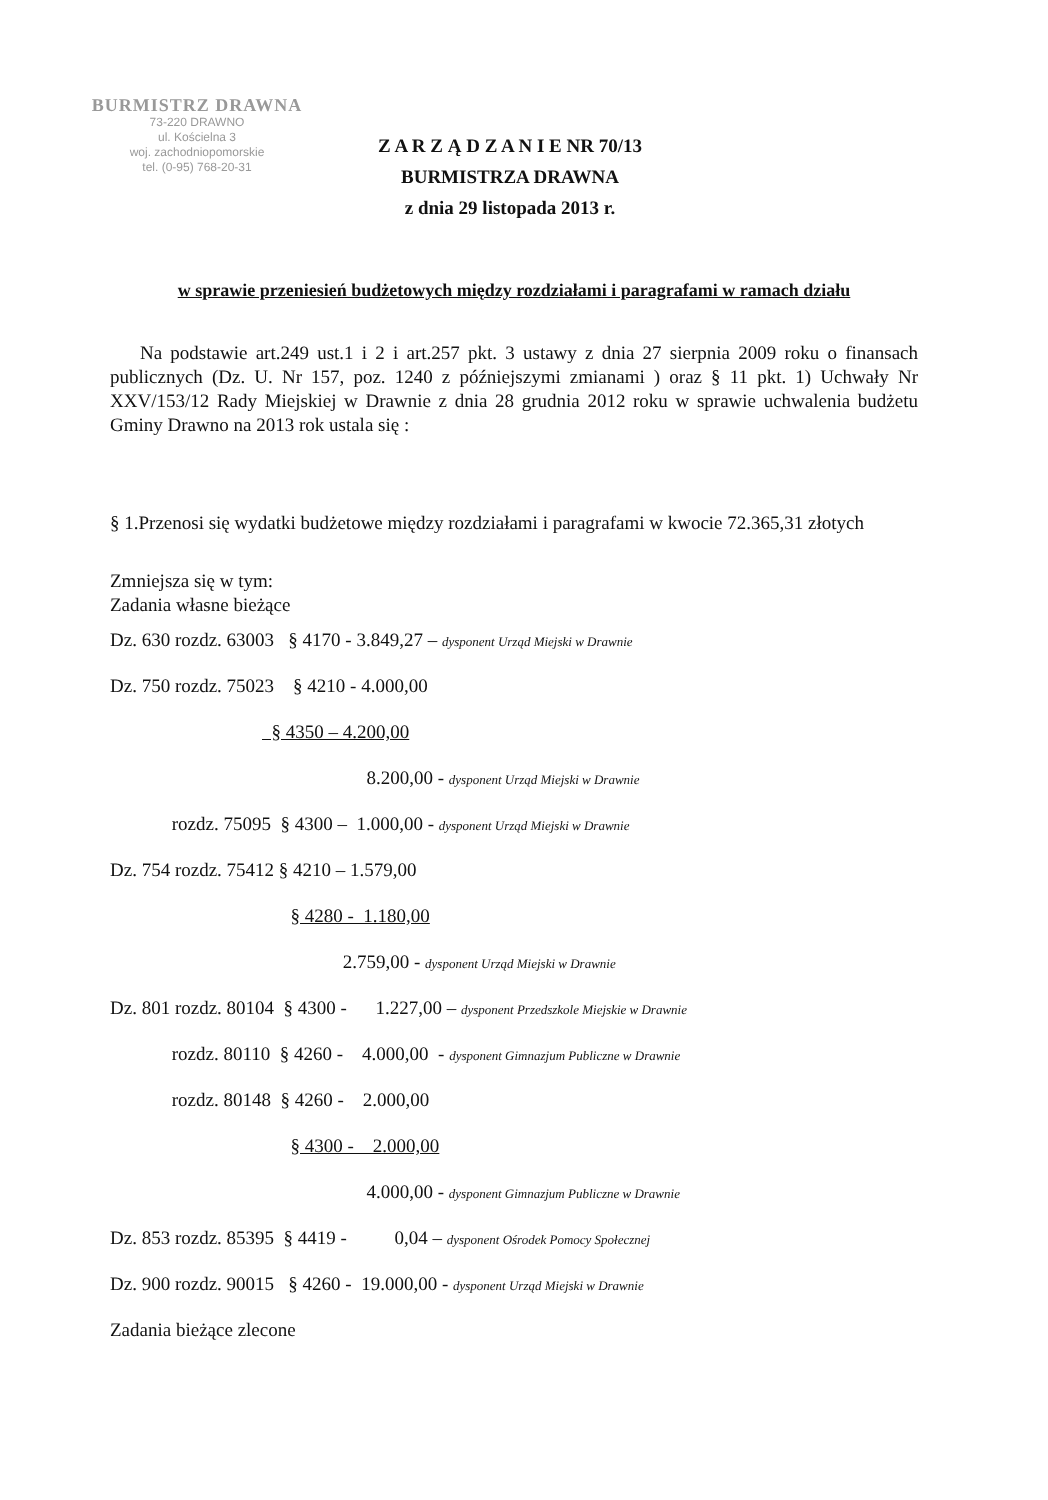BURMISTRZ DRAWNA
73-220 DRAWNO
ul. Kościelna 3
woj. zachodniopomorskie
tel. (0-95) 768-20-31
Z A R Z Ą D Z A N I E NR 70/13
BURMISTRZA DRAWNA
z dnia 29 listopada 2013 r.
w sprawie przeniesień budżetowych między rozdziałami i paragrafami w ramach działu
Na podstawie art.249 ust.1 i 2 i art.257 pkt. 3 ustawy z dnia 27 sierpnia 2009 roku o finansach publicznych (Dz. U. Nr 157, poz. 1240 z późniejszymi zmianami ) oraz § 11 pkt. 1) Uchwały Nr XXV/153/12 Rady Miejskiej w Drawnie z dnia 28 grudnia 2012 roku w sprawie uchwalenia budżetu Gminy Drawno na 2013 rok ustala się :
§ 1.Przenosi się wydatki budżetowe między rozdziałami i paragrafami w kwocie 72.365,31 złotych
Zmniejsza się w tym:
Zadania własne bieżące
Dz. 630 rozdz. 63003 § 4170 - 3.849,27 – dysponent Urząd Miejski w Drawnie
Dz. 750 rozdz. 75023 § 4210 - 4.000,00
§ 4350 – 4.200,00
8.200,00 - dysponent Urząd Miejski w Drawnie
rozdz. 75095 § 4300 – 1.000,00 - dysponent Urząd Miejski w Drawnie
Dz. 754 rozdz. 75412 § 4210 – 1.579,00
§ 4280 - 1.180,00
2.759,00 - dysponent Urząd Miejski w Drawnie
Dz. 801 rozdz. 80104 § 4300 - 1.227,00 – dysponent Przedszkole Miejskie w Drawnie
rozdz. 80110 § 4260 - 4.000,00 - dysponent Gimnazjum Publiczne w Drawnie
rozdz. 80148 § 4260 - 2.000,00
§ 4300 - 2.000,00
4.000,00 - dysponent Gimnazjum Publiczne w Drawnie
Dz. 853 rozdz. 85395 § 4419 - 0,04 – dysponent Ośrodek Pomocy Społecznej
Dz. 900 rozdz. 90015 § 4260 - 19.000,00 - dysponent Urząd Miejski w Drawnie
Zadania bieżące zlecone